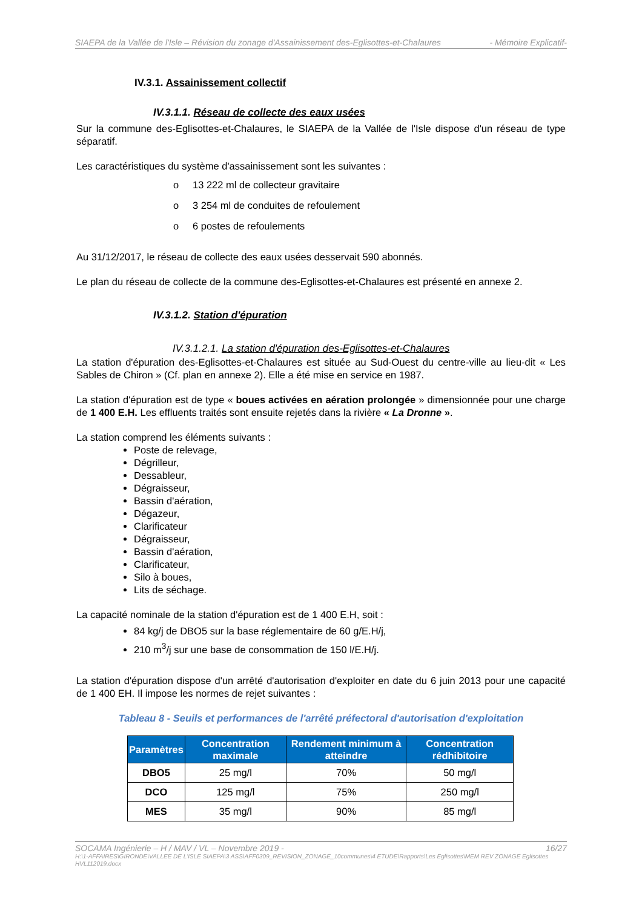SIAEPA de la Vallée de l'Isle – Révision du zonage d'Assainissement des-Eglisottes-et-Chalaures - Mémoire Explicatif-
IV.3.1. Assainissement collectif
IV.3.1.1. Réseau de collecte des eaux usées
Sur la commune des-Eglisottes-et-Chalaures, le SIAEPA de la Vallée de l'Isle dispose d'un réseau de type séparatif.
Les caractéristiques du système d'assainissement sont les suivantes :
o 13 222 ml de collecteur gravitaire
o 3 254 ml de conduites de refoulement
o 6 postes de refoulements
Au 31/12/2017, le réseau de collecte des eaux usées desservait 590 abonnés.
Le plan du réseau de collecte de la commune des-Eglisottes-et-Chalaures est présenté en annexe 2.
IV.3.1.2. Station d'épuration
IV.3.1.2.1. La station d'épuration des-Eglisottes-et-Chalaures
La station d'épuration des-Eglisottes-et-Chalaures est située au Sud-Ouest du centre-ville au lieu-dit « Les Sables de Chiron » (Cf. plan en annexe 2). Elle a été mise en service en 1987.
La station d'épuration est de type « boues activées en aération prolongée » dimensionnée pour une charge de 1 400 E.H. Les effluents traités sont ensuite rejetés dans la rivière « La Dronne ».
La station comprend les éléments suivants :
Poste de relevage,
Dégrilleur,
Dessableur,
Dégraisseur,
Bassin d'aération,
Dégazeur,
Clarificateur
Dégraisseur,
Bassin d'aération,
Clarificateur,
Silo à boues,
Lits de séchage.
La capacité nominale de la station d'épuration est de 1 400 E.H, soit :
84 kg/j de DBO5 sur la base réglementaire de 60 g/E.H/j,
210 m<sup>3</sup>/j sur une base de consommation de 150 l/E.H/j.
La station d'épuration dispose d'un arrêté d'autorisation d'exploiter en date du 6 juin 2013 pour une capacité de 1 400 EH. Il impose les normes de rejet suivantes :
Tableau 8 - Seuils et performances de l'arrêté préfectoral d'autorisation d'exploitation
| Paramètres | Concentration maximale | Rendement minimum à atteindre | Concentration rédhibitoire |
| --- | --- | --- | --- |
| DBO5 | 25 mg/l | 70% | 50 mg/l |
| DCO | 125 mg/l | 75% | 250 mg/l |
| MES | 35 mg/l | 90% | 85 mg/l |
SOCAMA Ingénierie – H / MAV / VL – Novembre 2019 - 16/27
H:\1-AFFAIRES\GIRONDE\VALLEE DE L'ISLE SIAEPA\3 ASS\AFF0309_REVISION_ZONAGE_10communes\4 ETUDE\Rapports\Les Eglisottes\MEM REV ZONAGE Eglisottes HVL112019.docx